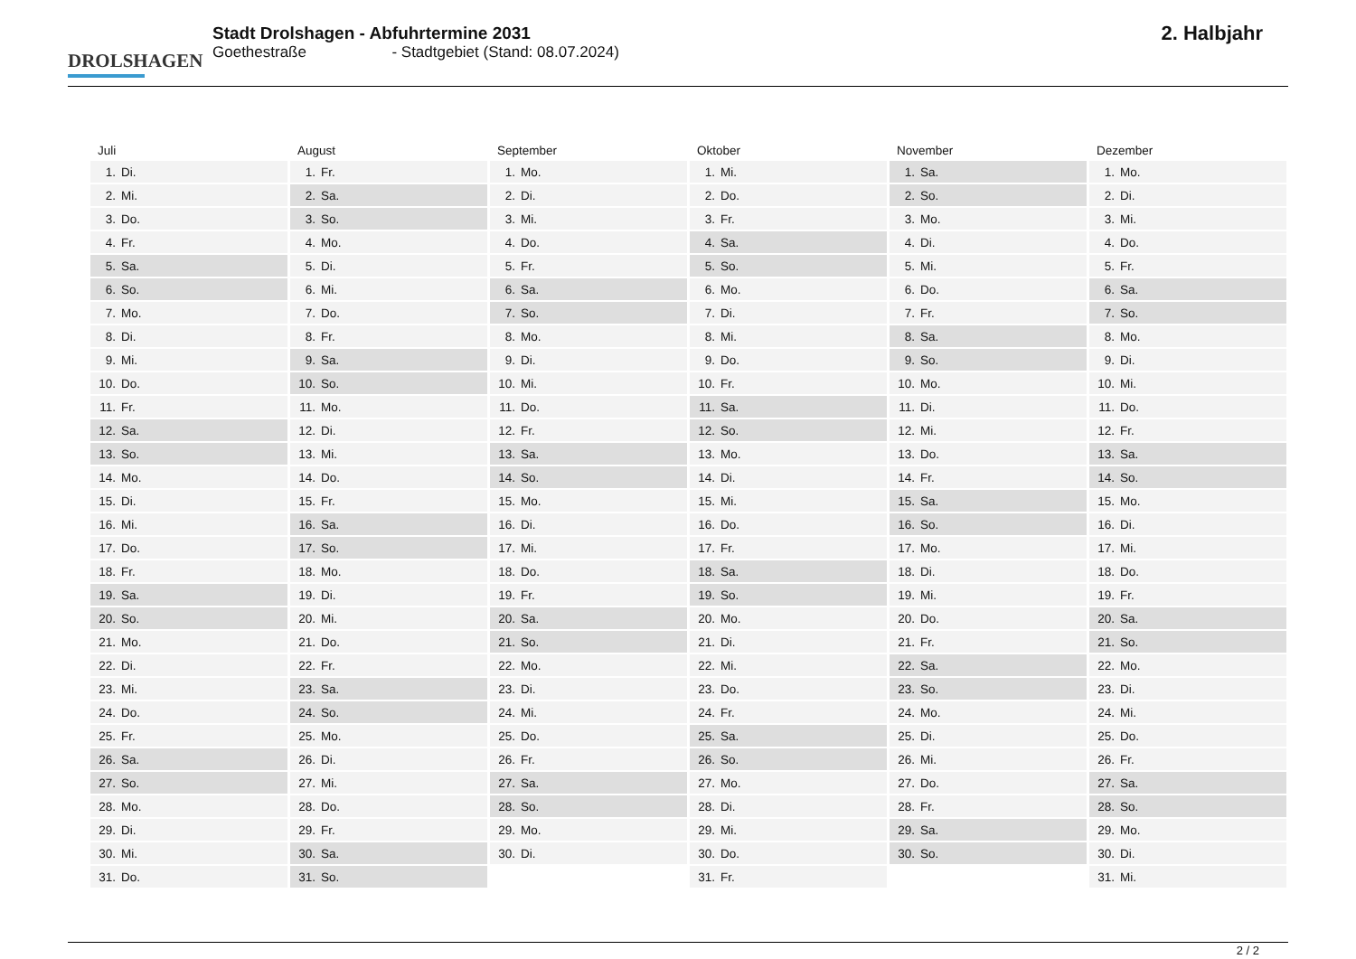DROLSHAGEN
Stadt Drolshagen - Abfuhrtermine 2031
Goethestraße - Stadtgebiet (Stand: 08.07.2024)
2. Halbjahr
| Juli | |
| --- | --- |
| 1. | Di. |
| 2. | Mi. |
| 3. | Do. |
| 4. | Fr. |
| 5. | Sa. |
| 6. | So. |
| 7. | Mo. |
| 8. | Di. |
| 9. | Mi. |
| 10. | Do. |
| 11. | Fr. |
| 12. | Sa. |
| 13. | So. |
| 14. | Mo. |
| 15. | Di. |
| 16. | Mi. |
| 17. | Do. |
| 18. | Fr. |
| 19. | Sa. |
| 20. | So. |
| 21. | Mo. |
| 22. | Di. |
| 23. | Mi. |
| 24. | Do. |
| 25. | Fr. |
| 26. | Sa. |
| 27. | So. |
| 28. | Mo. |
| 29. | Di. |
| 30. | Mi. |
| 31. | Do. |
| August | |
| --- | --- |
| 1. | Fr. |
| 2. | Sa. |
| 3. | So. |
| 4. | Mo. |
| 5. | Di. |
| 6. | Mi. |
| 7. | Do. |
| 8. | Fr. |
| 9. | Sa. |
| 10. | So. |
| 11. | Mo. |
| 12. | Di. |
| 13. | Mi. |
| 14. | Do. |
| 15. | Fr. |
| 16. | Sa. |
| 17. | So. |
| 18. | Mo. |
| 19. | Di. |
| 20. | Mi. |
| 21. | Do. |
| 22. | Fr. |
| 23. | Sa. |
| 24. | So. |
| 25. | Mo. |
| 26. | Di. |
| 27. | Mi. |
| 28. | Do. |
| 29. | Fr. |
| 30. | Sa. |
| 31. | So. |
| September | |
| --- | --- |
| 1. | Mo. |
| 2. | Di. |
| 3. | Mi. |
| 4. | Do. |
| 5. | Fr. |
| 6. | Sa. |
| 7. | So. |
| 8. | Mo. |
| 9. | Di. |
| 10. | Mi. |
| 11. | Do. |
| 12. | Fr. |
| 13. | Sa. |
| 14. | So. |
| 15. | Mo. |
| 16. | Di. |
| 17. | Mi. |
| 18. | Do. |
| 19. | Fr. |
| 20. | Sa. |
| 21. | So. |
| 22. | Mo. |
| 23. | Di. |
| 24. | Mi. |
| 25. | Do. |
| 26. | Fr. |
| 27. | Sa. |
| 28. | So. |
| 29. | Mo. |
| 30. | Di. |
| Oktober | |
| --- | --- |
| 1. | Mi. |
| 2. | Do. |
| 3. | Fr. |
| 4. | Sa. |
| 5. | So. |
| 6. | Mo. |
| 7. | Di. |
| 8. | Mi. |
| 9. | Do. |
| 10. | Fr. |
| 11. | Sa. |
| 12. | So. |
| 13. | Mo. |
| 14. | Di. |
| 15. | Mi. |
| 16. | Do. |
| 17. | Fr. |
| 18. | Sa. |
| 19. | So. |
| 20. | Mo. |
| 21. | Di. |
| 22. | Mi. |
| 23. | Do. |
| 24. | Fr. |
| 25. | Sa. |
| 26. | So. |
| 27. | Mo. |
| 28. | Di. |
| 29. | Mi. |
| 30. | Do. |
| 31. | Fr. |
| November | |
| --- | --- |
| 1. | Sa. |
| 2. | So. |
| 3. | Mo. |
| 4. | Di. |
| 5. | Mi. |
| 6. | Do. |
| 7. | Fr. |
| 8. | Sa. |
| 9. | So. |
| 10. | Mo. |
| 11. | Di. |
| 12. | Mi. |
| 13. | Do. |
| 14. | Fr. |
| 15. | Sa. |
| 16. | So. |
| 17. | Mo. |
| 18. | Di. |
| 19. | Mi. |
| 20. | Do. |
| 21. | Fr. |
| 22. | Sa. |
| 23. | So. |
| 24. | Mo. |
| 25. | Di. |
| 26. | Mi. |
| 27. | Do. |
| 28. | Fr. |
| 29. | Sa. |
| 30. | So. |
| Dezember | |
| --- | --- |
| 1. | Mo. |
| 2. | Di. |
| 3. | Mi. |
| 4. | Do. |
| 5. | Fr. |
| 6. | Sa. |
| 7. | So. |
| 8. | Mo. |
| 9. | Di. |
| 10. | Mi. |
| 11. | Do. |
| 12. | Fr. |
| 13. | Sa. |
| 14. | So. |
| 15. | Mo. |
| 16. | Di. |
| 17. | Mi. |
| 18. | Do. |
| 19. | Fr. |
| 20. | Sa. |
| 21. | So. |
| 22. | Mo. |
| 23. | Di. |
| 24. | Mi. |
| 25. | Do. |
| 26. | Fr. |
| 27. | Sa. |
| 28. | So. |
| 29. | Mo. |
| 30. | Di. |
| 31. | Mi. |
2 / 2